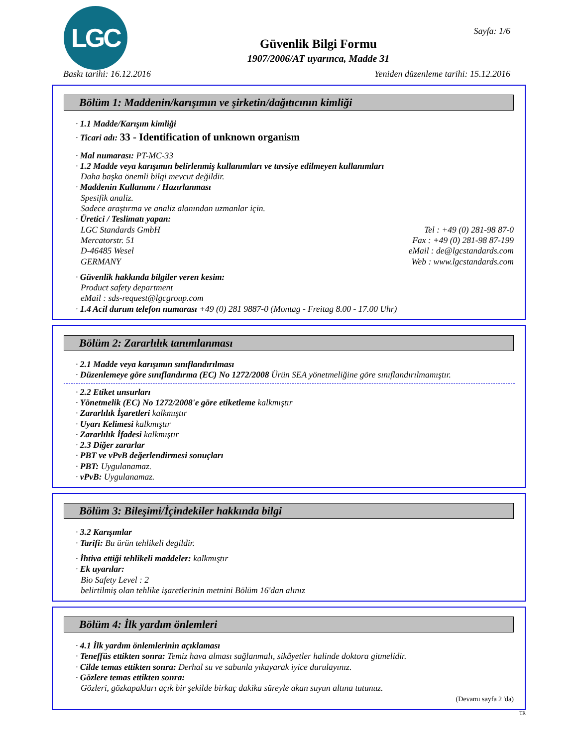LGC Sayfa: 1/6
Güvenlik Bilgi Formu
1907/2006/AT uyarınca, Madde 31
Baskı tarihi: 16.12.2016 Yeniden düzenleme tarihi: 15.12.2016
Bölüm 1: Maddenin/karışımın ve şirketin/dağıtıcının kimliği
· 1.1 Madde/Karışım kimliği
· Ticari adı: 33 - Identification of unknown organism
· Mal numarası: PT-MC-33
· 1.2 Madde veya karışımın belirlenmiş kullanımları ve tavsiye edilmeyen kullanımları
Daha başka önemli bilgi mevcut değildir.
· Maddenin Kullanımı / Hazırlanması
Spesifik analiz.
Sadece araştırma ve analiz alanından uzmanlar için.
· Üretici / Teslimatı yapan:
LGC Standards GmbH Tel : +49 (0) 281-98 87-0
Mercatorstr. 51 Fax : +49 (0) 281-98 87-199
D-46485 Wesel eMail : de@lgcstandards.com
GERMANY Web : www.lgcstandards.com
· Güvenlik hakkında bilgiler veren kesim:
Product safety department
eMail : sds-request@lgcgroup.com
· 1.4 Acil durum telefon numarası +49 (0) 281 9887-0 (Montag - Freitag 8.00 - 17.00 Uhr)
Bölüm 2: Zararlılık tanımlanması
· 2.1 Madde veya karışımın sınıflandırılması
· Düzenlemeye göre sınıflandırma (EC) No 1272/2008 Ürün SEA yönetmeliğine göre sınıflandırılmamıştır.
· 2.2 Etiket unsurları
· Yönetmelik (EC) No 1272/2008'e göre etiketleme kalkmıştır
· Zararlılık İşaretleri kalkmıştır
· Uyarı Kelimesi kalkmıştır
· Zararlılık İfadesi kalkmıştır
· 2.3 Diğer zararlar
· PBT ve vPvB değerlendirmesi sonuçları
· PBT: Uygulanamaz.
· vPvB: Uygulanamaz.
Bölüm 3: Bileşimi/İçindekiler hakkında bilgi
· 3.2 Karışımlar
· Tarifi: Bu ürün tehlikeli degildir.
· İhtiva ettiği tehlikeli maddeler: kalkmıştır
· Ek uyarılar:
Bio Safety Level : 2
belirtilmiş olan tehlike işaretlerinin metnini Bölüm 16'dan alınız
Bölüm 4: İlk yardım önlemleri
· 4.1 İlk yardım önlemlerinin açıklaması
· Teneffüs ettikten sonra: Temiz hava alması sağlanmalı, sikâyetler halinde doktora gitmelidir.
· Cilde temas ettikten sonra: Derhal su ve sabunla yıkayarak iyice durulayınız.
· Gözlere temas ettikten sonra:
Gözleri, gözkapakları açık bir şekilde birkaç dakika süreyle akan suyun altına tutunuz.
(Devamı sayfa 2 'da)
TR